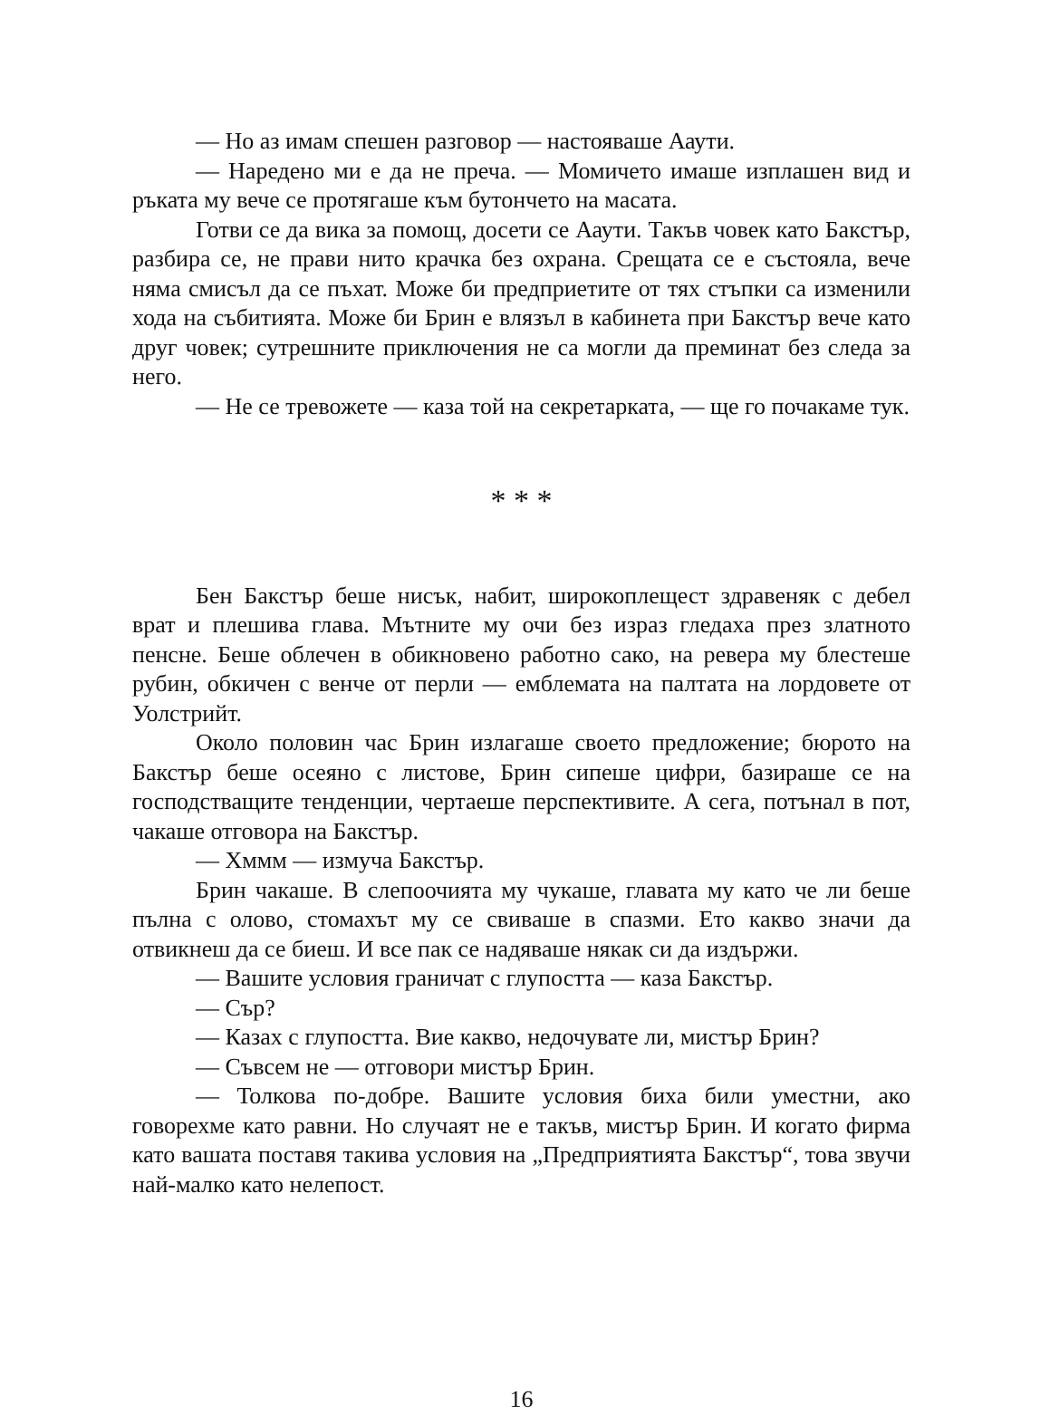— Но аз имам спешен разговор — настояваше Ааути.
— Наредено ми е да не преча. — Момичето имаше изплашен вид и ръката му вече се протягаше към бутончето на масата.
Готви се да вика за помощ, досети се Ааути. Такъв човек като Бакстър, разбира се, не прави нито крачка без охрана. Срещата се е състояла, вече няма смисъл да се пъхат. Може би предприетите от тях стъпки са изменили хода на събитията. Може би Брин е влязъл в кабинета при Бакстър вече като друг човек; сутрешните приключения не са могли да преминат без следа за него.
— Не се тревожете — каза той на секретарката, — ще го почакаме тук.
* * *
Бен Бакстър беше нисък, набит, широкоплещест здравеняк с дебел врат и плешива глава. Мътните му очи без израз гледаха през златното пенсне. Беше облечен в обикновено работно сако, на ревера му блестеше рубин, обкичен с венче от перли — емблемата на палтата на лордовете от Уолстрийт.
Около половин час Брин излагаше своето предложение; бюрото на Бакстър беше осеяно с листове, Брин сипеше цифри, базираше се на господстващите тенденции, чертаеше перспективите. А сега, потънал в пот, чакаше отговора на Бакстър.
— Хммм — измуча Бакстър.
Брин чакаше. В слепоочията му чукаше, главата му като че ли беше пълна с олово, стомахът му се свиваше в спазми. Ето какво значи да отвикнеш да се биеш. И все пак се надяваше някак си да издържи.
— Вашите условия граничат с глупостта — каза Бакстър.
— Сър?
— Казах с глупостта. Вие какво, недочувате ли, мистър Брин?
— Съвсем не — отговори мистър Брин.
— Толкова по-добре. Вашите условия биха били уместни, ако говорехме като равни. Но случаят не е такъв, мистър Брин. И когато фирма като вашата поставя такива условия на „Предприятията Бакстър“, това звучи най-малко като нелепост.
16